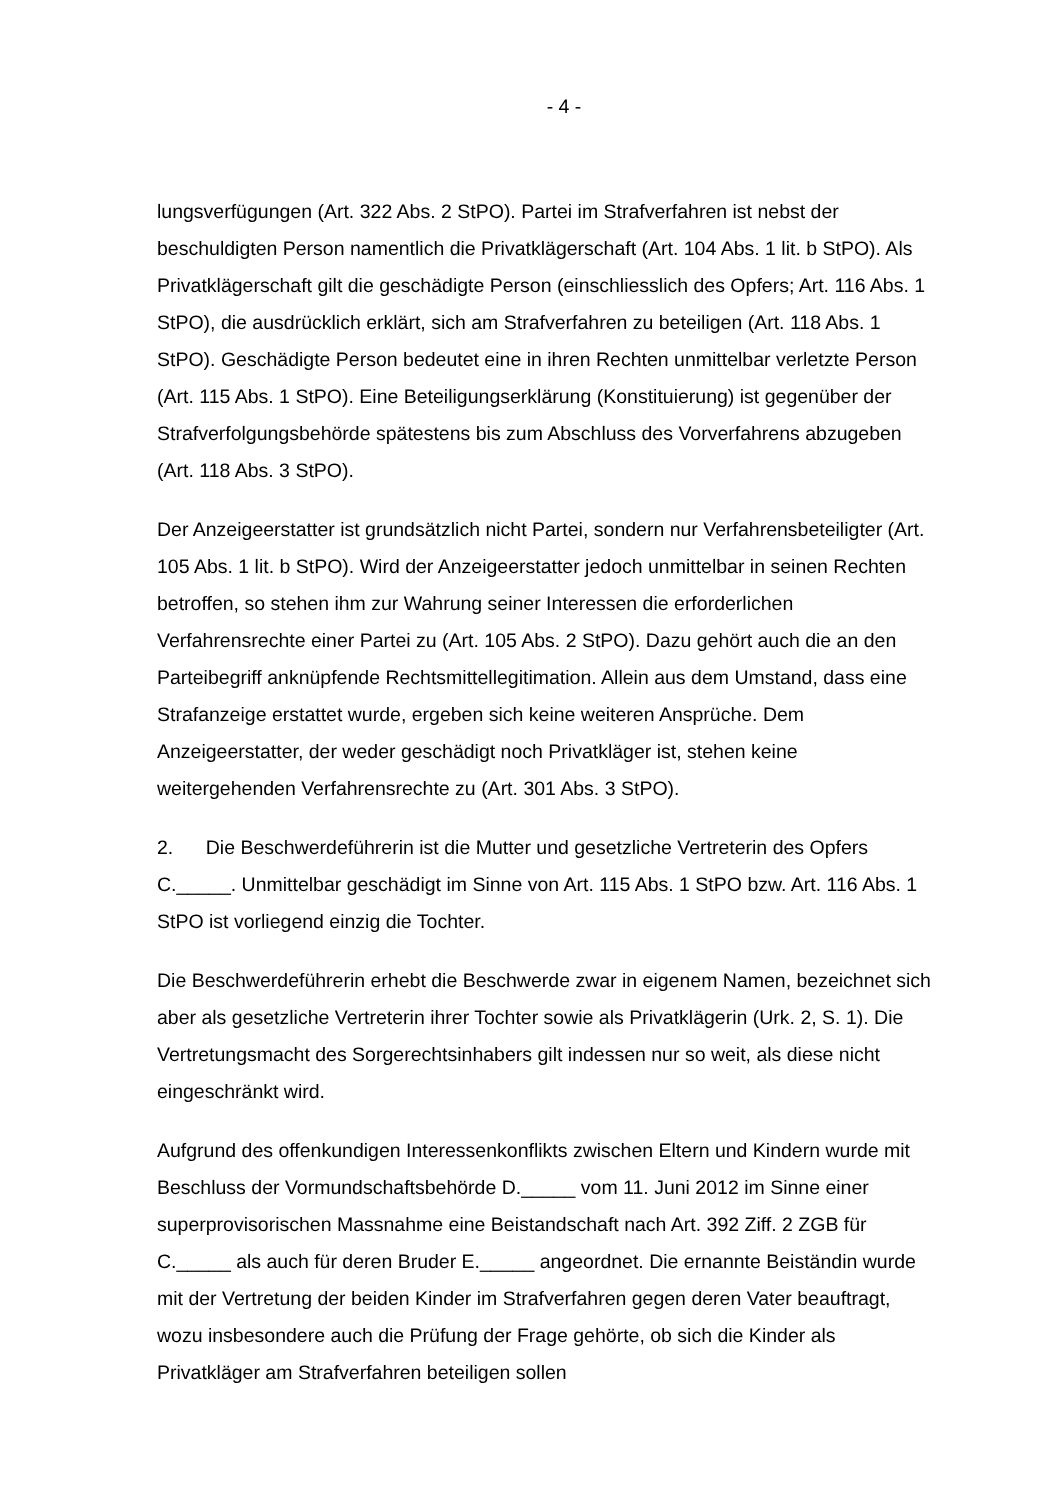- 4 -
lungsverfügungen (Art. 322 Abs. 2 StPO). Partei im Strafverfahren ist nebst der beschuldigten Person namentlich die Privatklägerschaft (Art. 104 Abs. 1 lit. b StPO). Als Privatklägerschaft gilt die geschädigte Person (einschliesslich des Opfers; Art. 116 Abs. 1 StPO), die ausdrücklich erklärt, sich am Strafverfahren zu beteiligen (Art. 118 Abs. 1 StPO). Geschädigte Person bedeutet eine in ihren Rechten unmittelbar verletzte Person (Art. 115 Abs. 1 StPO). Eine Beteiligungserklärung (Konstituierung) ist gegenüber der Strafverfolgungsbehörde spätestens bis zum Abschluss des Vorverfahrens abzugeben (Art. 118 Abs. 3 StPO).
Der Anzeigeerstatter ist grundsätzlich nicht Partei, sondern nur Verfahrensbeteiligter (Art. 105 Abs. 1 lit. b StPO). Wird der Anzeigeerstatter jedoch unmittelbar in seinen Rechten betroffen, so stehen ihm zur Wahrung seiner Interessen die erforderlichen Verfahrensrechte einer Partei zu (Art. 105 Abs. 2 StPO). Dazu gehört auch die an den Parteibegriff anknüpfende Rechtsmittellegitimation. Allein aus dem Umstand, dass eine Strafanzeige erstattet wurde, ergeben sich keine weiteren Ansprüche. Dem Anzeigeerstatter, der weder geschädigt noch Privatkläger ist, stehen keine weitergehenden Verfahrensrechte zu (Art. 301 Abs. 3 StPO).
2. Die Beschwerdeführerin ist die Mutter und gesetzliche Vertreterin des Opfers C._____. Unmittelbar geschädigt im Sinne von Art. 115 Abs. 1 StPO bzw. Art. 116 Abs. 1 StPO ist vorliegend einzig die Tochter.
Die Beschwerdeführerin erhebt die Beschwerde zwar in eigenem Namen, bezeichnet sich aber als gesetzliche Vertreterin ihrer Tochter sowie als Privatklägerin (Urk. 2, S. 1). Die Vertretungsmacht des Sorgerechtsinhabers gilt indessen nur so weit, als diese nicht eingeschränkt wird.
Aufgrund des offenkundigen Interessenkonflikts zwischen Eltern und Kindern wurde mit Beschluss der Vormundschaftsbehörde D._____ vom 11. Juni 2012 im Sinne einer superprovisorischen Massnahme eine Beistandschaft nach Art. 392 Ziff. 2 ZGB für C._____ als auch für deren Bruder E._____ angeordnet. Die ernannte Beiständin wurde mit der Vertretung der beiden Kinder im Strafverfahren gegen deren Vater beauftragt, wozu insbesondere auch die Prüfung der Frage gehörte, ob sich die Kinder als Privatkläger am Strafverfahren beteiligen sollen